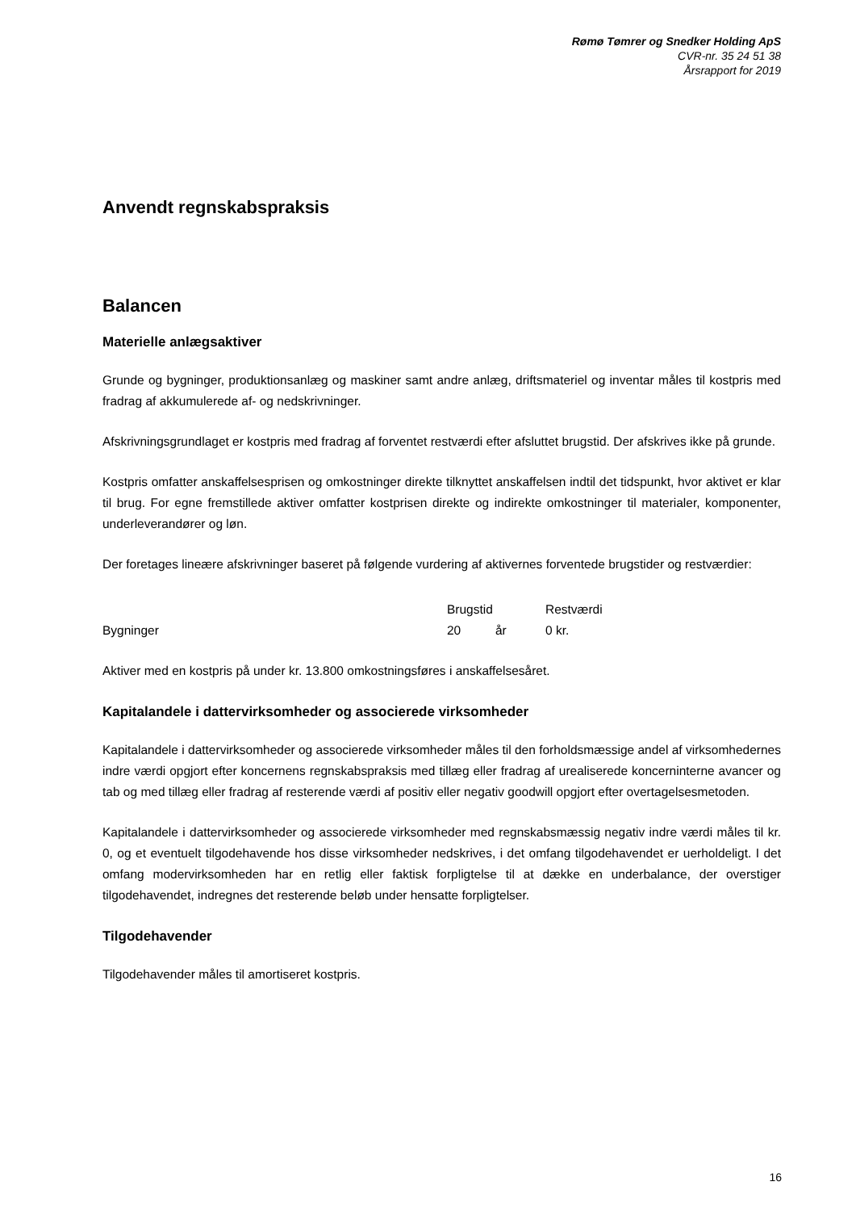Rømø Tømrer og Snedker Holding ApS
CVR-nr. 35 24 51 38
Årsrapport for 2019
Anvendt regnskabspraksis
Balancen
Materielle anlægsaktiver
Grunde og bygninger, produktionsanlæg og maskiner samt andre anlæg, driftsmateriel og inventar måles til kostpris med fradrag af akkumulerede af- og nedskrivninger.
Afskrivningsgrundlaget er kostpris med fradrag af forventet restværdi efter afsluttet brugstid. Der afskrives ikke på grunde.
Kostpris omfatter anskaffelsesprisen og omkostninger direkte tilknyttet anskaffelsen indtil det tidspunkt, hvor aktivet er klar til brug. For egne fremstillede aktiver omfatter kostprisen direkte og indirekte omkostninger til materialer, komponenter, underleverandører og løn.
Der foretages lineære afskrivninger baseret på følgende vurdering af aktivernes forventede brugstider og restværdier:
| | Brugstid | | Restværdi |
| --- | --- | --- | --- |
| Bygninger | 20 | år | 0 kr. |
Aktiver med en kostpris på under kr. 13.800 omkostningsføres i anskaffelsesåret.
Kapitalandele i dattervirksomheder og associerede virksomheder
Kapitalandele i dattervirksomheder og associerede virksomheder måles til den forholdsmæssige andel af virksomhedernes indre værdi opgjort efter koncernens regnskabspraksis med tillæg eller fradrag af urealiserede koncerninterne avancer og tab og med tillæg eller fradrag af resterende værdi af positiv eller negativ goodwill opgjort efter overtagelsesmetoden.
Kapitalandele i dattervirksomheder og associerede virksomheder med regnskabsmæssig negativ indre værdi måles til kr. 0, og et eventuelt tilgodehavende hos disse virksomheder nedskrives, i det omfang tilgodehavendet er uerholdeligt. I det omfang modervirksomheden har en retlig eller faktisk forpligtelse til at dække en underbalance, der overstiger tilgodehavendet, indregnes det resterende beløb under hensatte forpligtelser.
Tilgodehavender
Tilgodehavender måles til amortiseret kostpris.
16